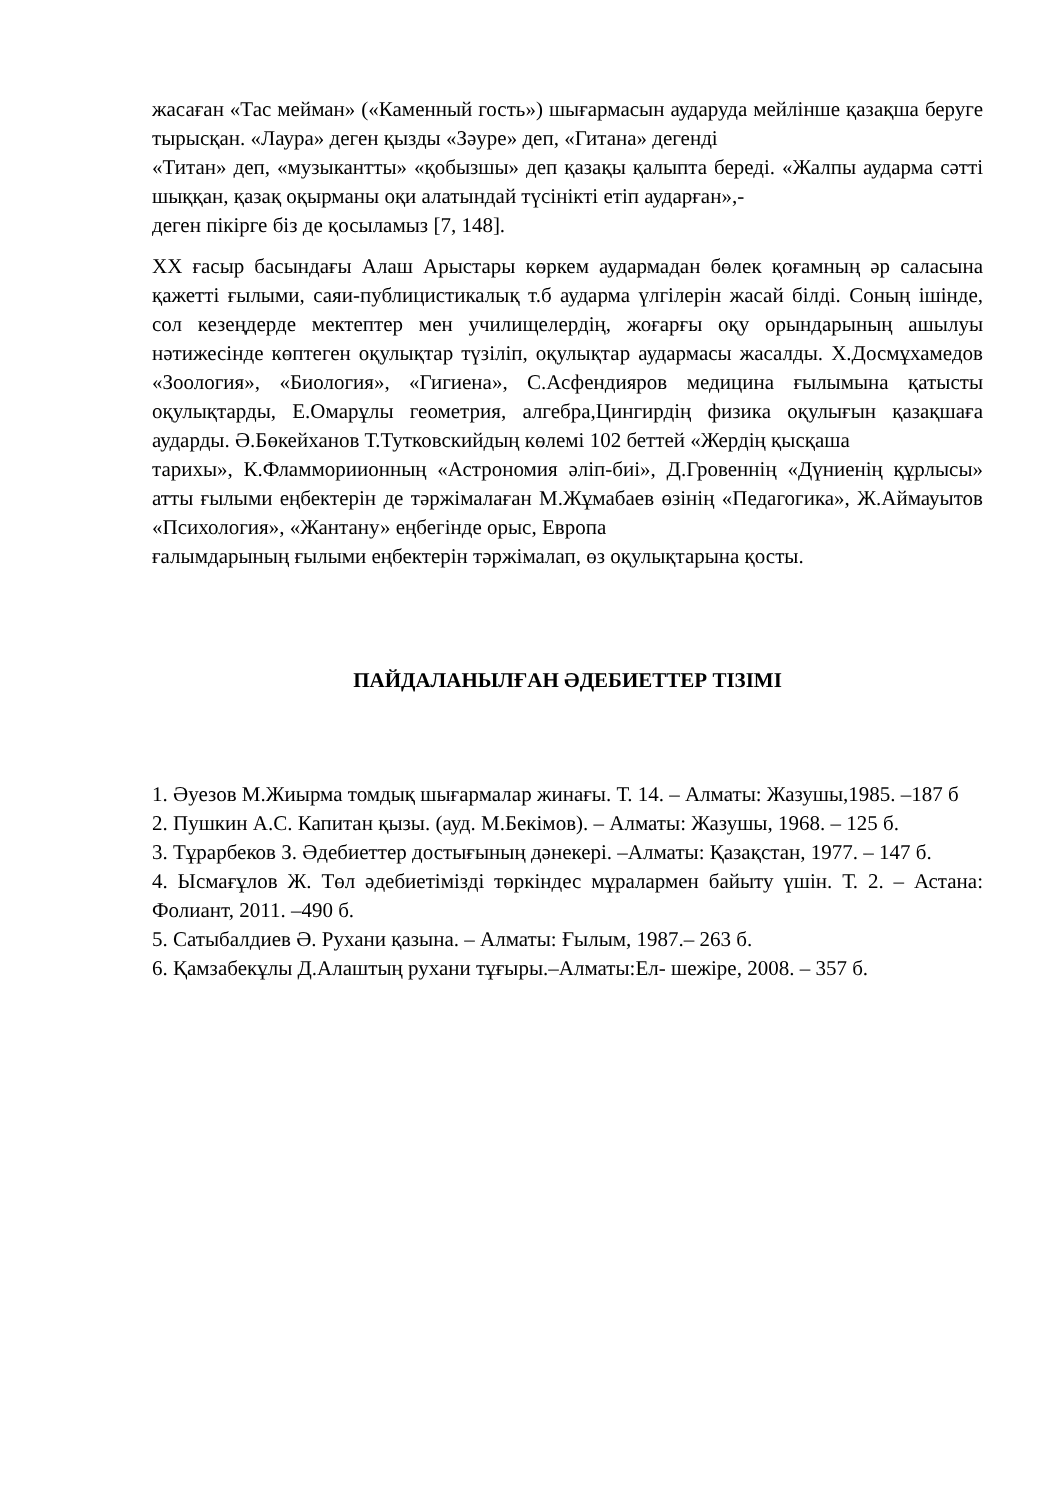жасаған «Тас мейман» («Каменный гость») шығармасын аударуда мейлінше қазақша беруге тырысқан. «Лаура» деген қызды «Зәуре» деп, «Гитана» дегенді
«Титан» деп, «музыкантты» «қобызшы» деп қазақы қалыпта береді. «Жалпы аударма сәтті шыққан, қазақ оқырманы оқи алатындай түсінікті етіп аударған»,-
деген пікірге біз де қосыламыз [7, 148].
XX ғасыр басындағы Алаш Арыстары көркем аудармадан бөлек қоғамның әр саласына қажетті ғылыми, саяи-публицистикалық т.б аударма үлгілерін жасай білді. Соның ішінде, сол кезеңдерде мектептер мен училищелердің, жоғарғы оқу орындарының ашылуы нәтижесінде көптеген оқулықтар түзіліп, оқулықтар аудармасы жасалды. Х.Досмұхамедов «Зоология», «Биология», «Гигиена», С.Асфендияров медицина ғылымына қатысты оқулықтарды, Е.Омарұлы геометрия, алгебра,Цингирдің физика оқулығын қазақшаға аударды. Ә.Бөкейханов Т.Тутковскийдың көлемі 102 беттей «Жердің қысқаша
тарихы», К.Фламмориионның «Астрономия әліп-биі», Д.Гровеннің «Дүниенің құрлысы» атты ғылыми еңбектерін де тәржімалаған М.Жұмабаев өзінің «Педагогика», Ж.Аймауытов «Психология», «Жантану» еңбегінде орыс, Европа
ғалымдарының ғылыми еңбектерін тәржімалап, өз оқулықтарына қосты.
ПАЙДАЛАНЫЛҒАН ӘДЕБИЕТТЕР ТІЗІМІ
1. Әуезов М.Жиырма томдық шығармалар жинағы. Т. 14. – Алматы: Жазушы,1985. –187 б
2. Пушкин А.С. Капитан қызы. (ауд. М.Бекімов). – Алматы: Жазушы, 1968. – 125 б.
3. Тұрарбеков З. Әдебиеттер достығының дәнекері. –Алматы: Қазақстан, 1977. – 147 б.
4. Ысмағұлов Ж. Төл әдебиетімізді төркіндес мұралармен байыту үшін. Т. 2. – Астана: Фолиант, 2011. –490 б.
5. Сатыбалдиев Ә. Рухани қазына. – Алматы: Ғылым, 1987.– 263 б.
6. Қамзабекұлы Д.Алаштың рухани тұғыры.–Алматы:Ел- шежіре, 2008. – 357 б.